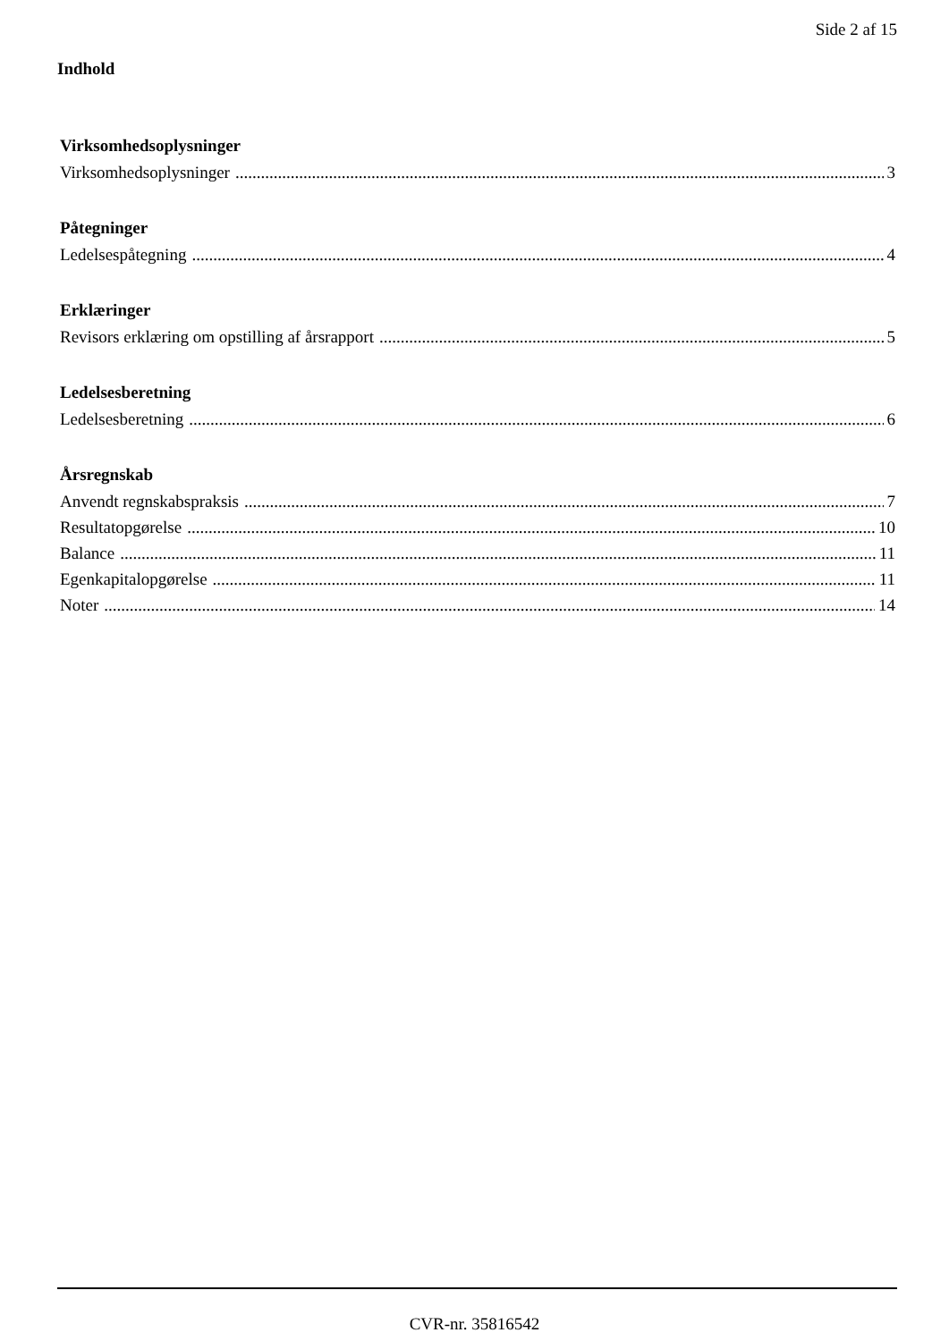Side 2 af 15
Indhold
Virksomhedsoplysninger
Virksomhedsoplysninger 3
Påtegninger
Ledelsespåtegning 4
Erklæringer
Revisors erklæring om opstilling af årsrapport 5
Ledelsesberetning
Ledelsesberetning 6
Årsregnskab
Anvendt regnskabspraksis 7
Resultatopgørelse 10
Balance 11
Egenkapitalopgørelse 11
Noter 14
CVR-nr. 35816542